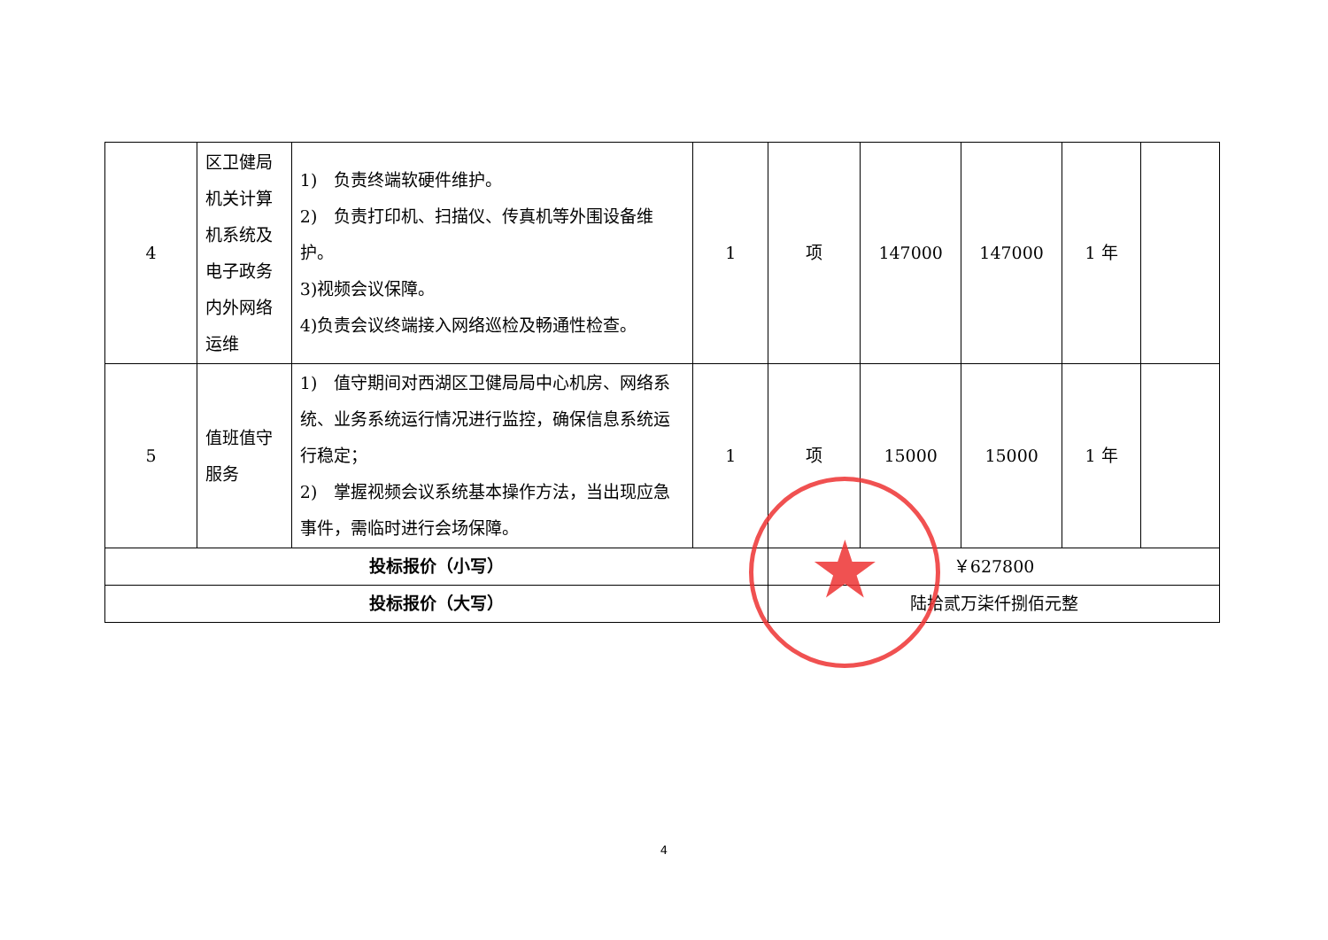| 4 | 区卫健局机关计算机系统及电子政务内外网络运维 | 1) 负责终端软硬件维护。 2) 负责打印机、扫描仪、传真机等外围设备维护。 3)视频会议保障。 4)负责会议终端接入网络巡检及畅通性检查。 | 1 | 项 | 147000 | 147000 | 1 年 | |
| 5 | 值班值守服务 | 1) 值守期间对西湖区卫健局局中心机房、网络系统、业务系统运行情况进行监控，确保信息系统运行稳定； 2) 掌握视频会议系统基本操作方法，当出现应急事件，需临时进行会场保障。 | 1 | 项 | 15000 | 15000 | 1 年 | |
| 投标报价（小写） | | | | ￥627800 | | | | |
| 投标报价（大写） | | | | 陆拾贰万柒仟捌佰元整 | | | | |
★
4